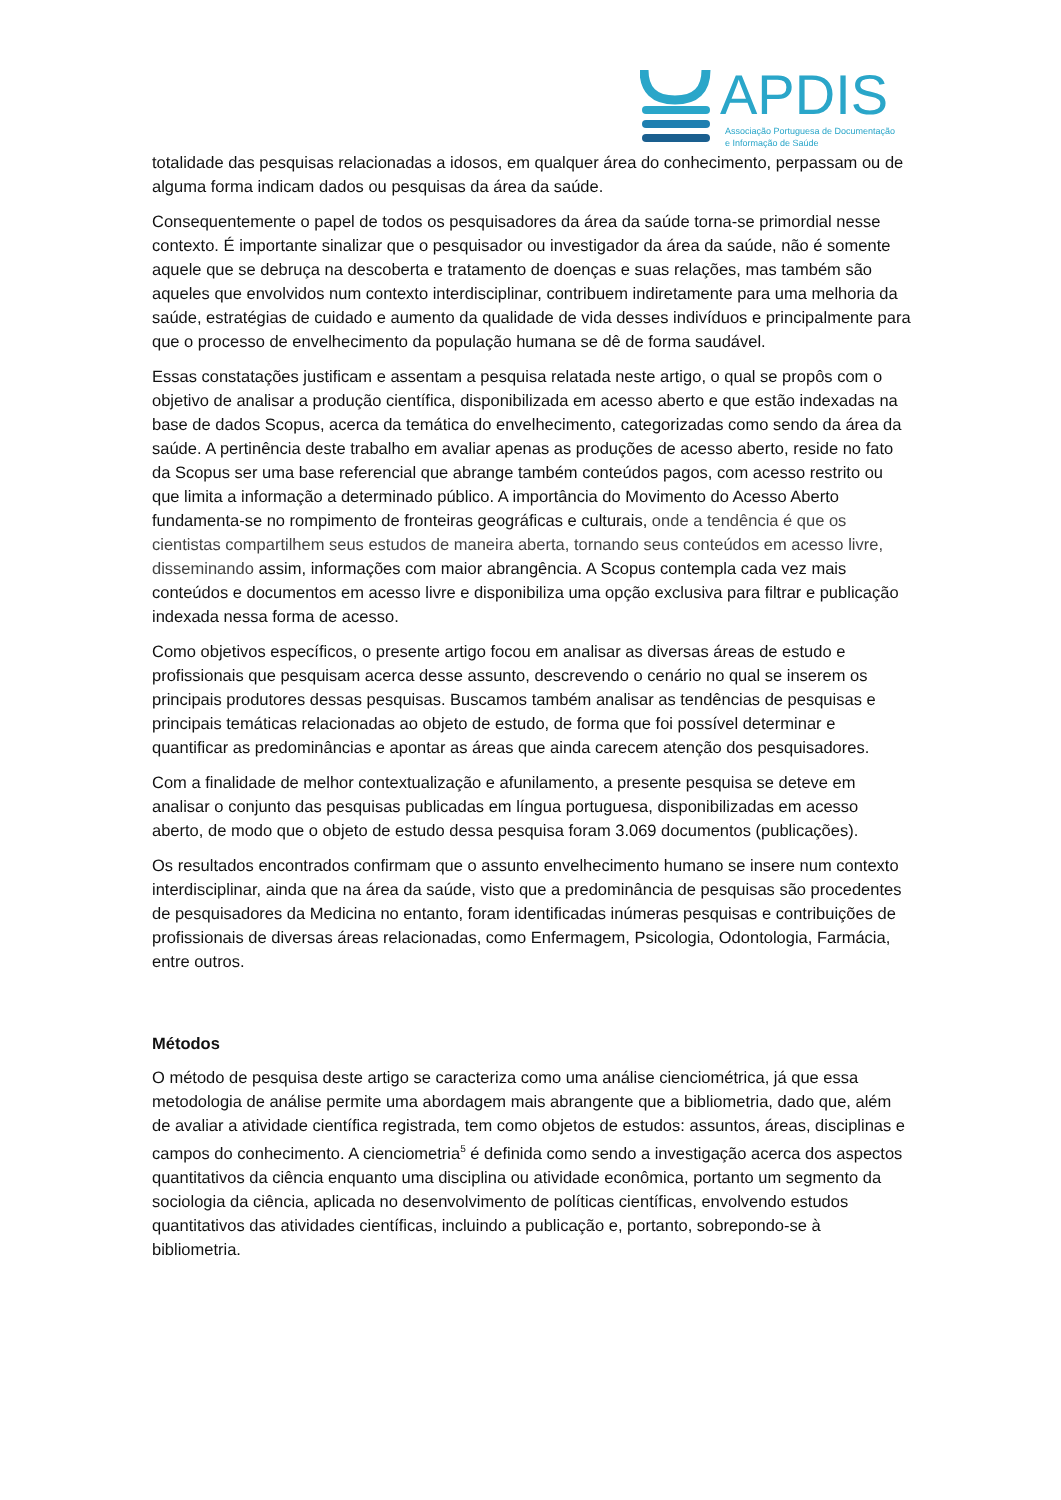APDIS
Associação Portuguesa de Documentação
e Informação de Saúde
totalidade das pesquisas relacionadas a idosos, em qualquer área do conhecimento, perpassam ou de alguma forma indicam dados ou pesquisas da área da saúde.
Consequentemente o papel de todos os pesquisadores da área da saúde torna-se primordial nesse contexto. É importante sinalizar que o pesquisador ou investigador da área da saúde, não é somente aquele que se debruça na descoberta e tratamento de doenças e suas relações, mas também são aqueles que envolvidos num contexto interdisciplinar, contribuem indiretamente para uma melhoria da saúde, estratégias de cuidado e aumento da qualidade de vida desses indivíduos e principalmente para que o processo de envelhecimento da população humana se dê de forma saudável.
Essas constatações justificam e assentam a pesquisa relatada neste artigo, o qual se propôs com o objetivo de analisar a produção científica, disponibilizada em acesso aberto e que estão indexadas na base de dados Scopus, acerca da temática do envelhecimento, categorizadas como sendo da área da saúde. A pertinência deste trabalho em avaliar apenas as produções de acesso aberto, reside no fato da Scopus ser uma base referencial que abrange também conteúdos pagos, com acesso restrito ou que limita a informação a determinado público. A importância do Movimento do Acesso Aberto fundamenta-se no rompimento de fronteiras geográficas e culturais, onde a tendência é que os cientistas compartilhem seus estudos de maneira aberta, tornando seus conteúdos em acesso livre, disseminando assim, informações com maior abrangência. A Scopus contempla cada vez mais conteúdos e documentos em acesso livre e disponibiliza uma opção exclusiva para filtrar e publicação indexada nessa forma de acesso.
Como objetivos específicos, o presente artigo focou em analisar as diversas áreas de estudo e profissionais que pesquisam acerca desse assunto, descrevendo o cenário no qual se inserem os principais produtores dessas pesquisas. Buscamos também analisar as tendências de pesquisas e principais temáticas relacionadas ao objeto de estudo, de forma que foi possível determinar e quantificar as predominâncias e apontar as áreas que ainda carecem atenção dos pesquisadores.
Com a finalidade de melhor contextualização e afunilamento, a presente pesquisa se deteve em analisar o conjunto das pesquisas publicadas em língua portuguesa, disponibilizadas em acesso aberto, de modo que o objeto de estudo dessa pesquisa foram 3.069 documentos (publicações).
Os resultados encontrados confirmam que o assunto envelhecimento humano se insere num contexto interdisciplinar, ainda que na área da saúde, visto que a predominância de pesquisas são procedentes de pesquisadores da Medicina no entanto, foram identificadas inúmeras pesquisas e contribuições de profissionais de diversas áreas relacionadas, como Enfermagem, Psicologia, Odontologia, Farmácia, entre outros.
Métodos
O método de pesquisa deste artigo se caracteriza como uma análise cienciométrica, já que essa metodologia de análise permite uma abordagem mais abrangente que a bibliometria, dado que, além de avaliar a atividade científica registrada, tem como objetos de estudos: assuntos, áreas, disciplinas e campos do conhecimento. A cienciometria<sup>5</sup> é definida como sendo a investigação acerca dos aspectos quantitativos da ciência enquanto uma disciplina ou atividade econômica, portanto um segmento da sociologia da ciência, aplicada no desenvolvimento de políticas científicas, envolvendo estudos quantitativos das atividades científicas, incluindo a publicação e, portanto, sobrepondo-se à bibliometria.